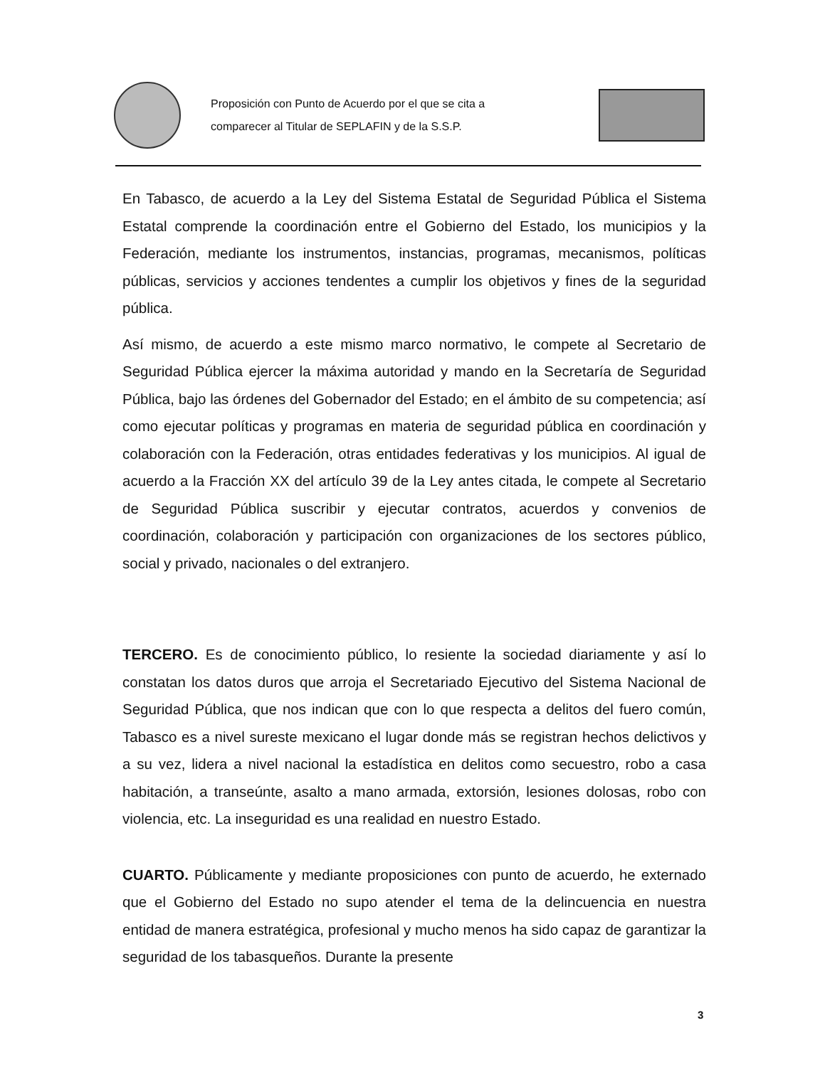Proposición con Punto de Acuerdo por el que se cita a
comparecer al Titular de SEPLAFIN y de la S.S.P.
En Tabasco, de acuerdo a la Ley del Sistema Estatal de Seguridad Pública el Sistema Estatal comprende la coordinación entre el Gobierno del Estado, los municipios y la Federación, mediante los instrumentos, instancias, programas, mecanismos, políticas públicas, servicios y acciones tendentes a cumplir los objetivos y fines de la seguridad pública.
Así mismo, de acuerdo a este mismo marco normativo, le compete al Secretario de Seguridad Pública ejercer la máxima autoridad y mando en la Secretaría de Seguridad Pública, bajo las órdenes del Gobernador del Estado; en el ámbito de su competencia; así como ejecutar políticas y programas en materia de seguridad pública en coordinación y colaboración con la Federación, otras entidades federativas y los municipios. Al igual de acuerdo a la Fracción XX del artículo 39 de la Ley antes citada, le compete al Secretario de Seguridad Pública suscribir y ejecutar contratos, acuerdos y convenios de coordinación, colaboración y participación con organizaciones de los sectores público, social y privado, nacionales o del extranjero.
TERCERO. Es de conocimiento público, lo resiente la sociedad diariamente y así lo constatan los datos duros que arroja el Secretariado Ejecutivo del Sistema Nacional de Seguridad Pública, que nos indican que con lo que respecta a delitos del fuero común, Tabasco es a nivel sureste mexicano el lugar donde más se registran hechos delictivos y a su vez, lidera a nivel nacional la estadística en delitos como secuestro, robo a casa habitación, a transeúnte, asalto a mano armada, extorsión, lesiones dolosas, robo con violencia, etc. La inseguridad es una realidad en nuestro Estado.
CUARTO. Públicamente y mediante proposiciones con punto de acuerdo, he externado que el Gobierno del Estado no supo atender el tema de la delincuencia en nuestra entidad de manera estratégica, profesional y mucho menos ha sido capaz de garantizar la seguridad de los tabasqueños. Durante la presente
3